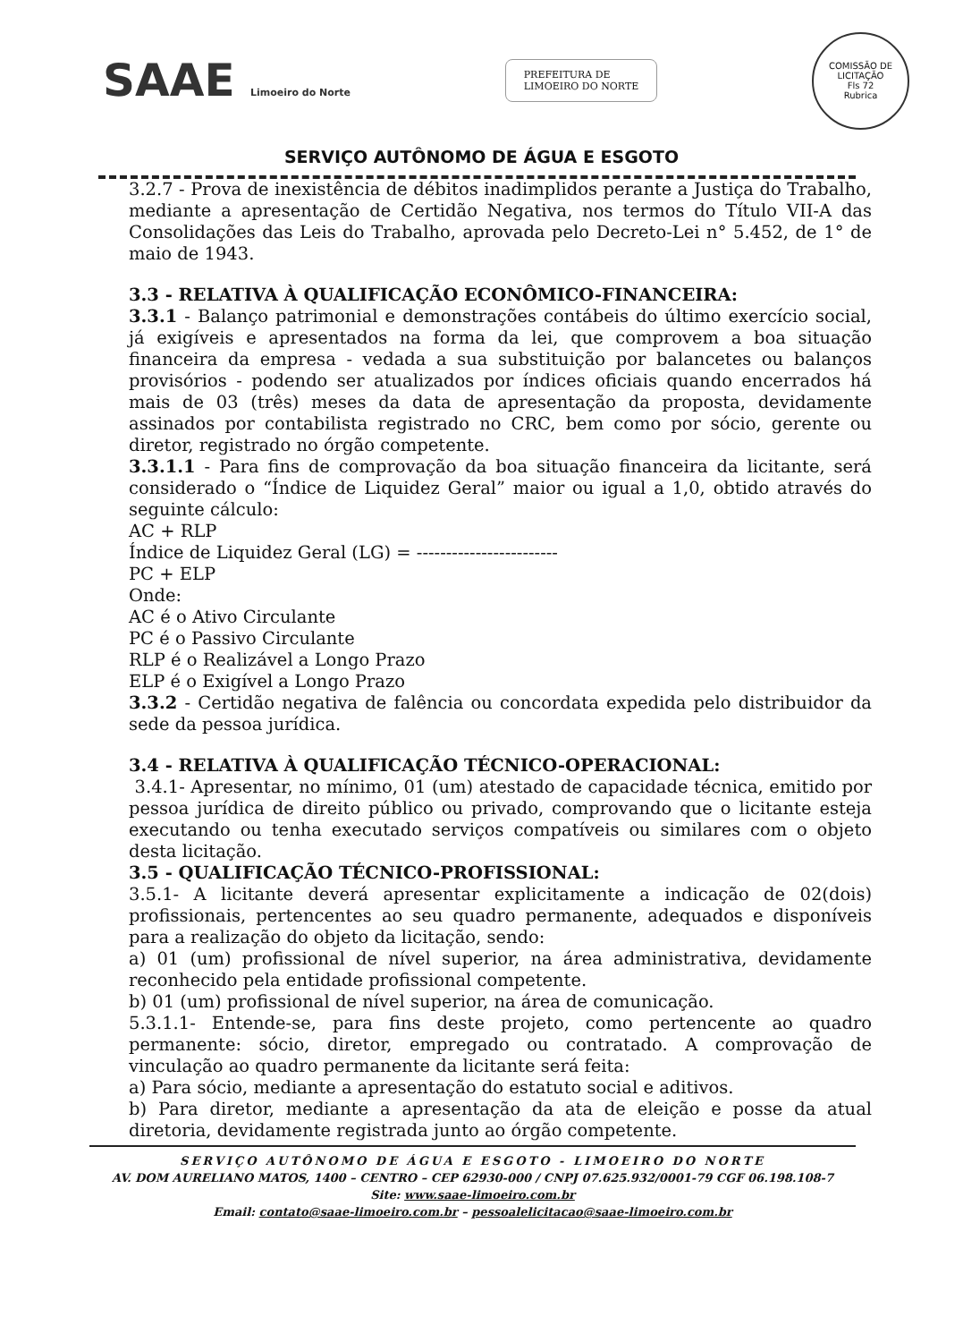SAAE Limoeiro do Norte
PREFEITURA DE
LIMOEIRO DO NORTE
COMISSÃO DE LICITAÇÃO
Fls 72
Rubrica
SERVIÇO AUTÔNOMO DE ÁGUA E ESGOTO
3.2.7 - Prova de inexistência de débitos inadimplidos perante a Justiça do Trabalho, mediante a apresentação de Certidão Negativa, nos termos do Título VII-A das Consolidações das Leis do Trabalho, aprovada pelo Decreto-Lei n° 5.452, de 1° de maio de 1943.
3.3 - RELATIVA À QUALIFICAÇÃO ECONÔMICO-FINANCEIRA:
3.3.1 - Balanço patrimonial e demonstrações contábeis do último exercício social, já exigíveis e apresentados na forma da lei, que comprovem a boa situação financeira da empresa - vedada a sua substituição por balancetes ou balanços provisórios - podendo ser atualizados por índices oficiais quando encerrados há mais de 03 (três) meses da data de apresentação da proposta, devidamente assinados por contabilista registrado no CRC, bem como por sócio, gerente ou diretor, registrado no órgão competente.
3.3.1.1 - Para fins de comprovação da boa situação financeira da licitante, será considerado o “Índice de Liquidez Geral” maior ou igual a 1,0, obtido através do seguinte cálculo:
AC + RLP
Índice de Liquidez Geral (LG) = ------------------------
PC + ELP
Onde:
AC é o Ativo Circulante
PC é o Passivo Circulante
RLP é o Realizável a Longo Prazo
ELP é o Exigível a Longo Prazo
3.3.2 - Certidão negativa de falência ou concordata expedida pelo distribuidor da sede da pessoa jurídica.
3.4 - RELATIVA À QUALIFICAÇÃO TÉCNICO-OPERACIONAL:
3.4.1- Apresentar, no mínimo, 01 (um) atestado de capacidade técnica, emitido por pessoa jurídica de direito público ou privado, comprovando que o licitante esteja executando ou tenha executado serviços compatíveis ou similares com o objeto desta licitação.
3.5 - QUALIFICAÇÃO TÉCNICO-PROFISSIONAL:
3.5.1- A licitante deverá apresentar explicitamente a indicação de 02(dois) profissionais, pertencentes ao seu quadro permanente, adequados e disponíveis para a realização do objeto da licitação, sendo:
a) 01 (um) profissional de nível superior, na área administrativa, devidamente reconhecido pela entidade profissional competente.
b) 01 (um) profissional de nível superior, na área de comunicação.
5.3.1.1- Entende-se, para fins deste projeto, como pertencente ao quadro permanente: sócio, diretor, empregado ou contratado. A comprovação de vinculação ao quadro permanente da licitante será feita:
a) Para sócio, mediante a apresentação do estatuto social e aditivos.
b) Para diretor, mediante a apresentação da ata de eleição e posse da atual diretoria, devidamente registrada junto ao órgão competente.
SERVIÇO AUTÔNOMO DE ÁGUA E ESGOTO - LIMOEIRO DO NORTE
AV. DOM AURELIANO MATOS, 1400 – CENTRO – CEP 62930-000 / CNPJ 07.625.932/0001-79 CGF 06.198.108-7
Site: www.saae-limoeiro.com.br
Email: contato@saae-limoeiro.com.br – pessoalelicitacao@saae-limoeiro.com.br